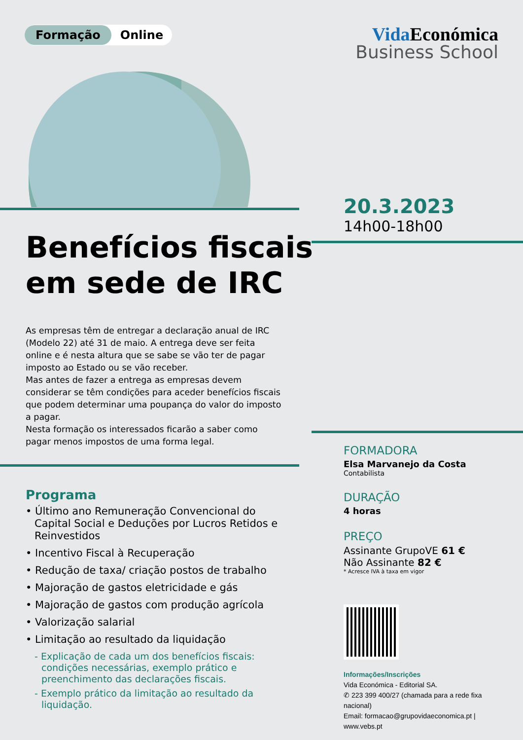Formação Online
Vida Económica
Business School
Benefícios fiscais
em sede de IRC
20.3.2023
14h00-18h00
As empresas têm de entregar a declaração anual de IRC (Modelo 22) até 31 de maio. A entrega deve ser feita online e é nesta altura que se sabe se vão ter de pagar imposto ao Estado ou se vão receber.
Mas antes de fazer a entrega as empresas devem considerar se têm condições para aceder benefícios fiscais que podem determinar uma poupança do valor do imposto a pagar.
Nesta formação os interessados ficarão a saber como pagar menos impostos de uma forma legal.
Programa
• Último ano Remuneração Convencional do Capital Social e Deduções por Lucros Retidos e Reinvestidos
• Incentivo Fiscal à Recuperação
• Redução de taxa/ criação postos de trabalho
• Majoração de gastos eletricidade e gás
• Majoração de gastos com produção agrícola
• Valorização salarial
• Limitação ao resultado da liquidação
- Explicação de cada um dos benefícios fiscais: condições necessárias, exemplo prático e preenchimento das declarações fiscais.
- Exemplo prático da limitação ao resultado da liquidação.
FORMADORA
Elsa Marvanejo da Costa
Contabilista
DURAÇÃO
4 horas
PREÇO
Assinante GrupoVE 61 €
Não Assinante 82 €
* Acresce IVA à taxa em vigor
Informações/Inscrições
Vida Económica - Editorial SA.
✆ 223 399 400/27 (chamada para a rede fixa nacional)
Email: formacao@grupovidaeconomica.pt | www.vebs.pt